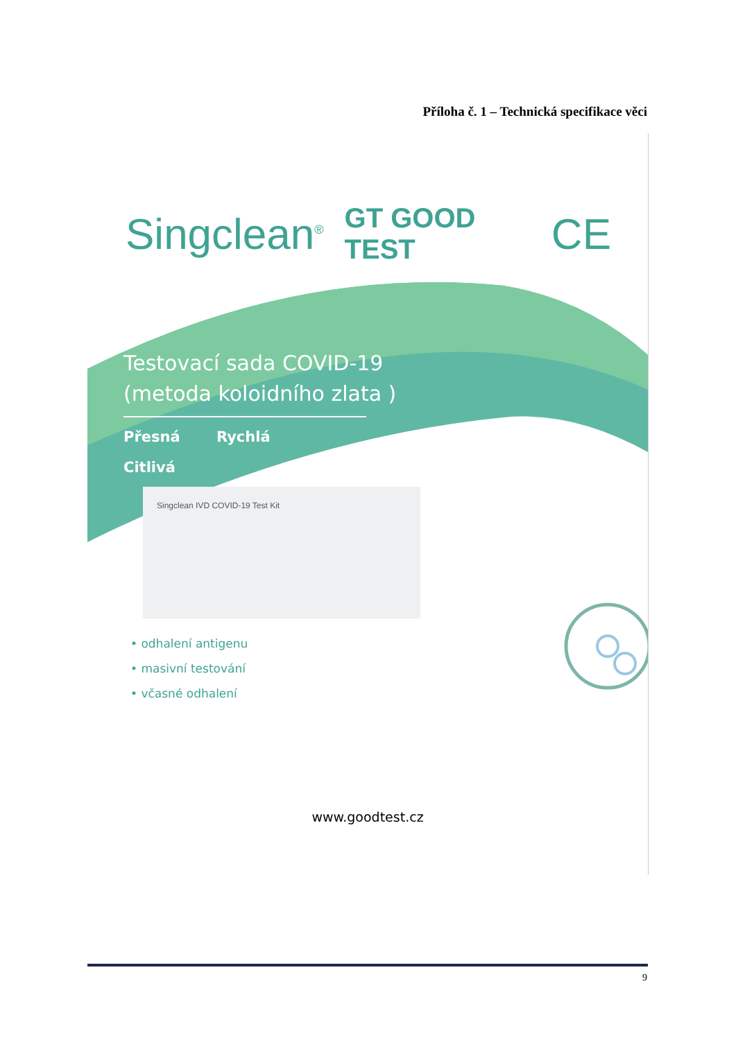Příloha č. 1 – Technická specifikace věci
Singclean<sup>®</sup> GT GOOD TEST CE
Testovací sada COVID-19
(metoda koloidního zlata )
Přesná Rychlá Citlivá
Singclean IVD COVID-19 Test Kit
• odhalení antigenu
• masivní testování
• včasné odhalení
www.goodtest.cz
9